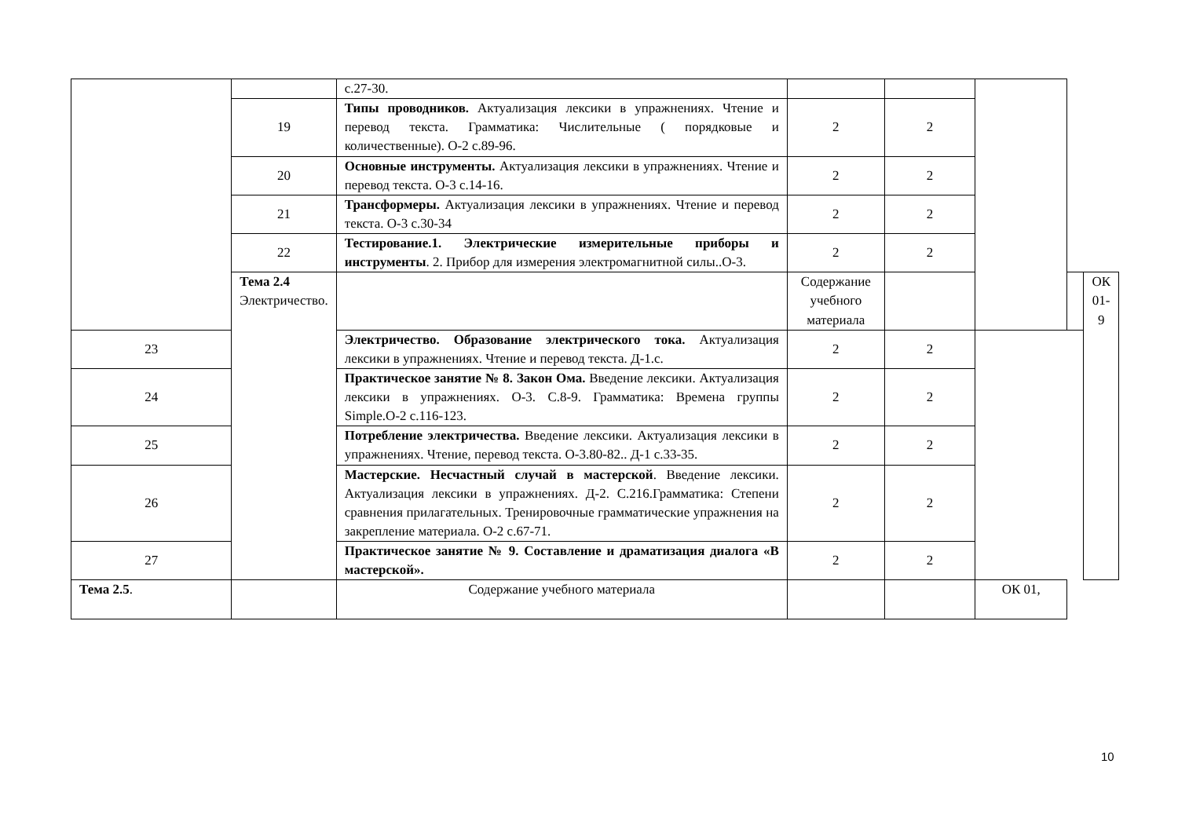| | | с.27-30. | | | | | |
| | 19 | Типы проводников. Актуализация лексики в упражнениях. Чтение и перевод текста. Грамматика: Числительные ( порядковые и количественные). О-2 с.89-96. | 2 | 2 | | | |
| | 20 | Основные инструменты. Актуализация лексики в упражнениях. Чтение и перевод текста. О-3 с.14-16. | 2 | 2 | | | |
| | 21 | Трансформеры. Актуализация лексики в упражнениях. Чтение и перевод текста. О-3 с.30-34 | 2 | 2 | | | |
| | 22 | Тестирование.1. Электрические измерительные приборы и инструменты . 2. Прибор для измерения электромагнитной силы..О-3. | 2 | 2 | | | |
| | Тема 2.4 Электричество. | | Содержание учебного материала | | | | ОК 01-9 |
| 23 | | Электричество. Образование электрического тока. Актуализация лексики в упражнениях. Чтение и перевод текста. Д-1.с. | 2 | 2 | | | |
| 24 | | Практическое занятие № 8. Закон Ома. Введение лексики. Актуализация лексики в упражнениях. О-3. С.8-9. Грамматика: Времена группы Simple.О-2 с.116-123. | 2 | 2 | | | |
| 25 | | Потребление электричества. Введение лексики. Актуализация лексики в упражнениях. Чтение, перевод текста. О-3.80-82.. Д-1 с.33-35. | 2 | 2 | | | |
| 26 | | Мастерские. Несчастный случай в мастерской . Введение лексики. Актуализация лексики в упражнениях. Д-2. С.216.Грамматика: Степени сравнения прилагательных. Тренировочные грамматические упражнения на закрепление материала. О-2 с.67-71. | 2 | 2 | | | |
| 27 | | Практическое занятие № 9. Составление и драматизация диалога «В мастерской». | 2 | 2 | | | |
| Тема 2.5 . | | Содержание учебного материала | | | ОК 01, | | |
10